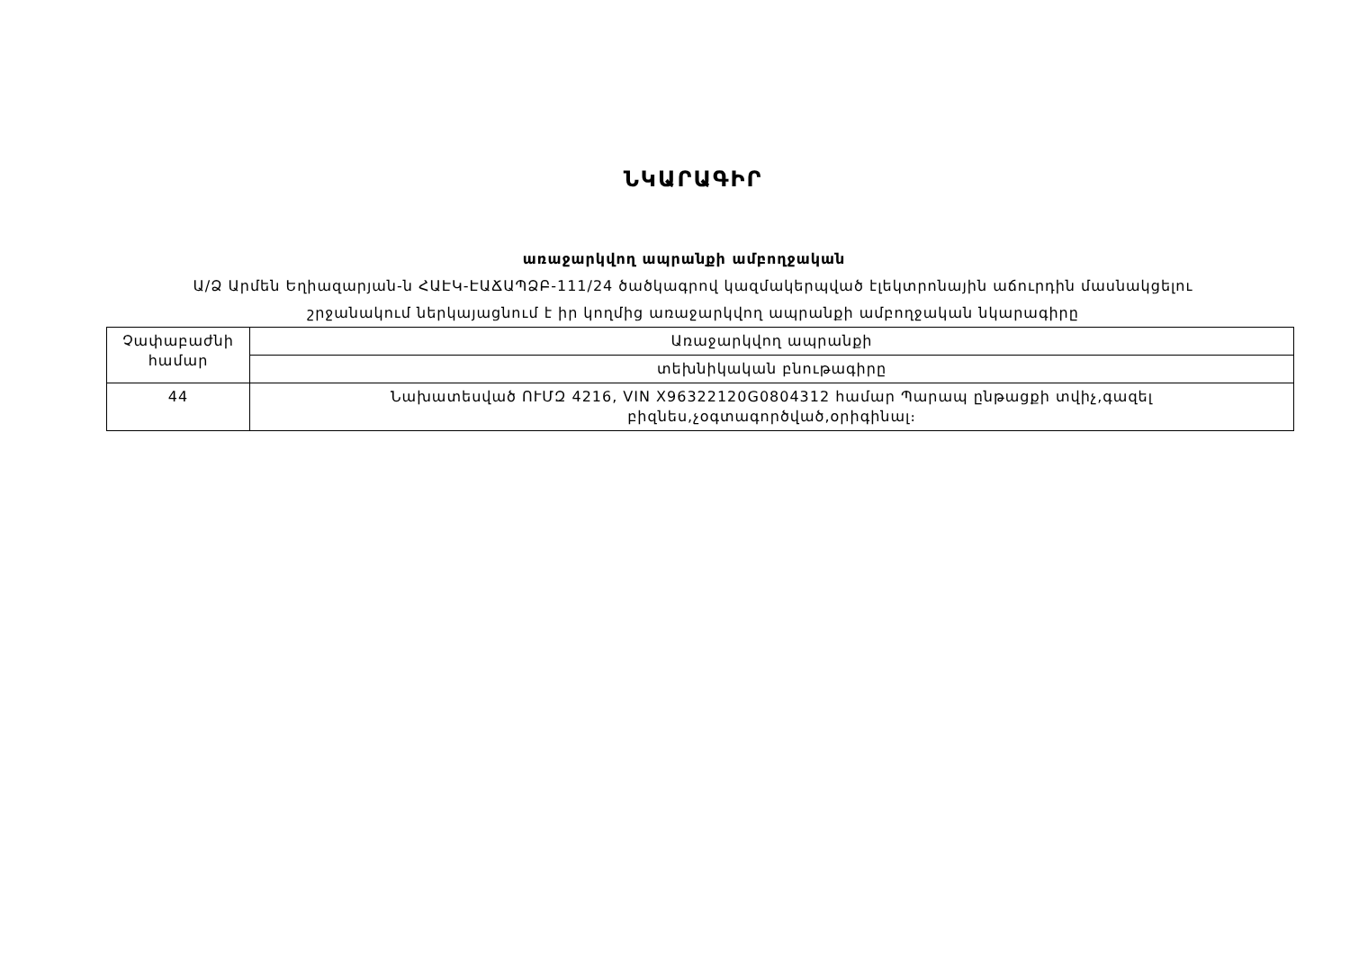ՆԿԱՐԱԳԻՐ
առաջարկվող ապրանքի ամբողջական
Ա/Ձ Արմեն Եղիազարյան-ն ՀԱԷԿ-ԷԱՃԱՊՁԲ-111/24 ծածկագրով կազմակերպված էլեկտրոնային աճուրդին մասնակցելու շրջանակում ներկայացնում է իր կողմից առաջարկվող ապրանքի ամբողջական նկարագիրը
| Չափաբաժնի համար | Առաջարկվող ապրանքի |
| | տեխնիկական բնութագիրը |
| 44 | Նախատեսված ՈՒՄԶ 4216, VIN X96322120G0804312 համար Պարապ ընթացքի տվիչ,գազել բիզնես,չօգտագործված,օրիգինալ։ |